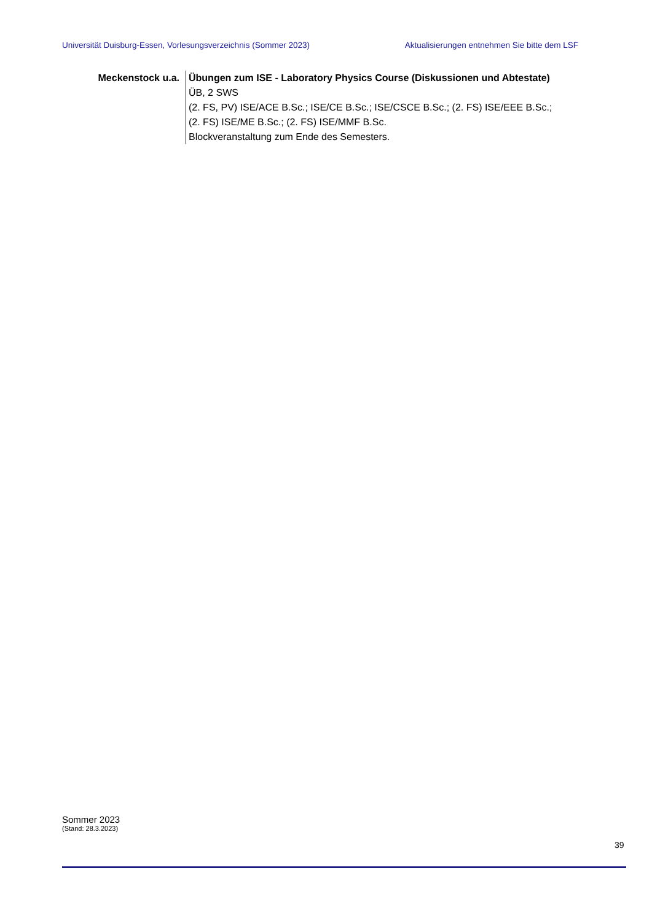Universität Duisburg-Essen, Vorlesungsverzeichnis (Sommer 2023) Aktualisierungen entnehmen Sie bitte dem LSF
Meckenstock u.a.
Übungen zum ISE - Laboratory Physics Course (Diskussionen und Abtestate)
ÜB, 2 SWS
(2. FS, PV) ISE/ACE B.Sc.; ISE/CE B.Sc.; ISE/CSCE B.Sc.; (2. FS) ISE/EEE B.Sc.; (2. FS) ISE/ME B.Sc.; (2. FS) ISE/MMF B.Sc.
Blockveranstaltung zum Ende des Semesters.
Sommer 2023
(Stand: 28.3.2023)
39